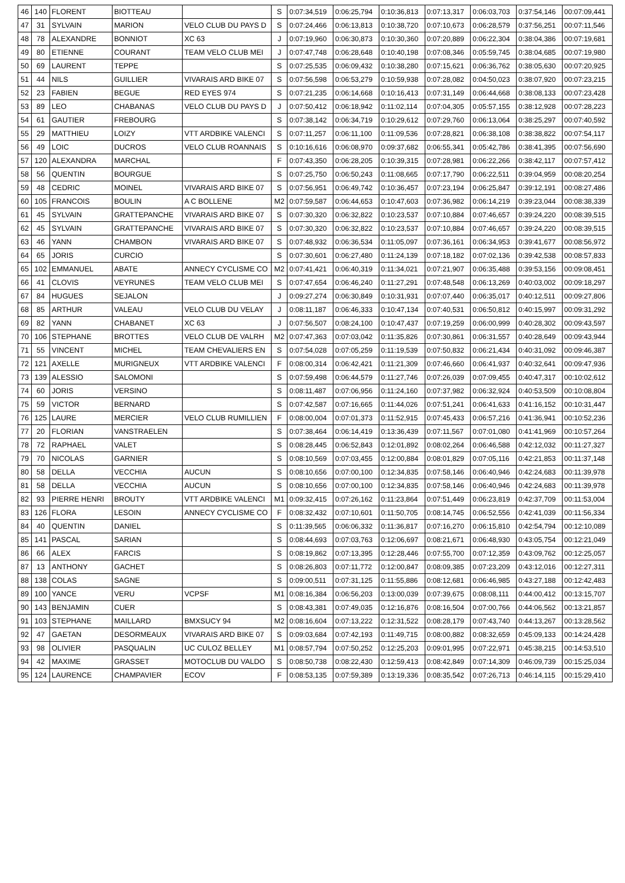| 46 | 140 | FLORENT | BIOTTEAU | | S | 0:07:34,519 | 0:06:25,794 | 0:10:36,813 | 0:07:13,317 | 0:06:03,703 | 0:37:54,146 | 00:07:09,441 |
| 47 | 31 | SYLVAIN | MARION | VELO CLUB DU PAYS D | S | 0:07:24,466 | 0:06:13,813 | 0:10:38,720 | 0:07:10,673 | 0:06:28,579 | 0:37:56,251 | 00:07:11,546 |
| 48 | 78 | ALEXANDRE | BONNIOT | XC 63 | J | 0:07:19,960 | 0:06:30,873 | 0:10:30,360 | 0:07:20,889 | 0:06:22,304 | 0:38:04,386 | 00:07:19,681 |
| 49 | 80 | ETIENNE | COURANT | TEAM VELO CLUB MEI | J | 0:07:47,748 | 0:06:28,648 | 0:10:40,198 | 0:07:08,346 | 0:05:59,745 | 0:38:04,685 | 00:07:19,980 |
| 50 | 69 | LAURENT | TEPPE | | S | 0:07:25,535 | 0:06:09,432 | 0:10:38,280 | 0:07:15,621 | 0:06:36,762 | 0:38:05,630 | 00:07:20,925 |
| 51 | 44 | NILS | GUILLIER | VIVARAIS ARD BIKE 07 | S | 0:07:56,598 | 0:06:53,279 | 0:10:59,938 | 0:07:28,082 | 0:04:50,023 | 0:38:07,920 | 00:07:23,215 |
| 52 | 23 | FABIEN | BEGUE | RED EYES 974 | S | 0:07:21,235 | 0:06:14,668 | 0:10:16,413 | 0:07:31,149 | 0:06:44,668 | 0:38:08,133 | 00:07:23,428 |
| 53 | 89 | LEO | CHABANAS | VELO CLUB DU PAYS D | J | 0:07:50,412 | 0:06:18,942 | 0:11:02,114 | 0:07:04,305 | 0:05:57,155 | 0:38:12,928 | 00:07:28,223 |
| 54 | 61 | GAUTIER | FREBOURG | | S | 0:07:38,142 | 0:06:34,719 | 0:10:29,612 | 0:07:29,760 | 0:06:13,064 | 0:38:25,297 | 00:07:40,592 |
| 55 | 29 | MATTHIEU | LOIZY | VTT ARDBIKE VALENCI | S | 0:07:11,257 | 0:06:11,100 | 0:11:09,536 | 0:07:28,821 | 0:06:38,108 | 0:38:38,822 | 00:07:54,117 |
| 56 | 49 | LOIC | DUCROS | VELO CLUB ROANNAIS | S | 0:10:16,616 | 0:06:08,970 | 0:09:37,682 | 0:06:55,341 | 0:05:42,786 | 0:38:41,395 | 00:07:56,690 |
| 57 | 120 | ALEXANDRA | MARCHAL | | F | 0:07:43,350 | 0:06:28,205 | 0:10:39,315 | 0:07:28,981 | 0:06:22,266 | 0:38:42,117 | 00:07:57,412 |
| 58 | 56 | QUENTIN | BOURGUE | | S | 0:07:25,750 | 0:06:50,243 | 0:11:08,665 | 0:07:17,790 | 0:06:22,511 | 0:39:04,959 | 00:08:20,254 |
| 59 | 48 | CEDRIC | MOINEL | VIVARAIS ARD BIKE 07 | S | 0:07:56,951 | 0:06:49,742 | 0:10:36,457 | 0:07:23,194 | 0:06:25,847 | 0:39:12,191 | 00:08:27,486 |
| 60 | 105 | FRANCOIS | BOULIN | A C BOLLENE | M2 | 0:07:59,587 | 0:06:44,653 | 0:10:47,603 | 0:07:36,982 | 0:06:14,219 | 0:39:23,044 | 00:08:38,339 |
| 61 | 45 | SYLVAIN | GRATTEPANCHE | VIVARAIS ARD BIKE 07 | S | 0:07:30,320 | 0:06:32,822 | 0:10:23,537 | 0:07:10,884 | 0:07:46,657 | 0:39:24,220 | 00:08:39,515 |
| 62 | 45 | SYLVAIN | GRATTEPANCHE | VIVARAIS ARD BIKE 07 | S | 0:07:30,320 | 0:06:32,822 | 0:10:23,537 | 0:07:10,884 | 0:07:46,657 | 0:39:24,220 | 00:08:39,515 |
| 63 | 46 | YANN | CHAMBON | VIVARAIS ARD BIKE 07 | S | 0:07:48,932 | 0:06:36,534 | 0:11:05,097 | 0:07:36,161 | 0:06:34,953 | 0:39:41,677 | 00:08:56,972 |
| 64 | 65 | JORIS | CURCIO | | S | 0:07:30,601 | 0:06:27,480 | 0:11:24,139 | 0:07:18,182 | 0:07:02,136 | 0:39:42,538 | 00:08:57,833 |
| 65 | 102 | EMMANUEL | ABATE | ANNECY CYCLISME CO | M2 | 0:07:41,421 | 0:06:40,319 | 0:11:34,021 | 0:07:21,907 | 0:06:35,488 | 0:39:53,156 | 00:09:08,451 |
| 66 | 41 | CLOVIS | VEYRUNES | TEAM VELO CLUB MEI | S | 0:07:47,654 | 0:06:46,240 | 0:11:27,291 | 0:07:48,548 | 0:06:13,269 | 0:40:03,002 | 00:09:18,297 |
| 67 | 84 | HUGUES | SEJALON | | J | 0:09:27,274 | 0:06:30,849 | 0:10:31,931 | 0:07:07,440 | 0:06:35,017 | 0:40:12,511 | 00:09:27,806 |
| 68 | 85 | ARTHUR | VALEAU | VELO CLUB DU VELAY | J | 0:08:11,187 | 0:06:46,333 | 0:10:47,134 | 0:07:40,531 | 0:06:50,812 | 0:40:15,997 | 00:09:31,292 |
| 69 | 82 | YANN | CHABANET | XC 63 | J | 0:07:56,507 | 0:08:24,100 | 0:10:47,437 | 0:07:19,259 | 0:06:00,999 | 0:40:28,302 | 00:09:43,597 |
| 70 | 106 | STEPHANE | BROTTES | VELO CLUB DE VALRH | M2 | 0:07:47,363 | 0:07:03,042 | 0:11:35,826 | 0:07:30,861 | 0:06:31,557 | 0:40:28,649 | 00:09:43,944 |
| 71 | 55 | VINCENT | MICHEL | TEAM CHEVALIERS EN | S | 0:07:54,028 | 0:07:05,259 | 0:11:19,539 | 0:07:50,832 | 0:06:21,434 | 0:40:31,092 | 00:09:46,387 |
| 72 | 121 | AXELLE | MURIGNEUX | VTT ARDBIKE VALENCI | F | 0:08:00,314 | 0:06:42,421 | 0:11:21,309 | 0:07:46,660 | 0:06:41,937 | 0:40:32,641 | 00:09:47,936 |
| 73 | 139 | ALESSIO | SALOMONI | | S | 0:07:59,498 | 0:06:44,579 | 0:11:27,746 | 0:07:26,039 | 0:07:09,455 | 0:40:47,317 | 00:10:02,612 |
| 74 | 60 | JORIS | VERSINO | | S | 0:08:11,487 | 0:07:06,956 | 0:11:24,160 | 0:07:37,982 | 0:06:32,924 | 0:40:53,509 | 00:10:08,804 |
| 75 | 59 | VICTOR | BERNARD | | S | 0:07:42,587 | 0:07:16,665 | 0:11:44,026 | 0:07:51,241 | 0:06:41,633 | 0:41:16,152 | 00:10:31,447 |
| 76 | 125 | LAURE | MERCIER | VELO CLUB RUMILLIEN | F | 0:08:00,004 | 0:07:01,373 | 0:11:52,915 | 0:07:45,433 | 0:06:57,216 | 0:41:36,941 | 00:10:52,236 |
| 77 | 20 | FLORIAN | VANSTRAELEN | | S | 0:07:38,464 | 0:06:14,419 | 0:13:36,439 | 0:07:11,567 | 0:07:01,080 | 0:41:41,969 | 00:10:57,264 |
| 78 | 72 | RAPHAEL | VALET | | S | 0:08:28,445 | 0:06:52,843 | 0:12:01,892 | 0:08:02,264 | 0:06:46,588 | 0:42:12,032 | 00:11:27,327 |
| 79 | 70 | NICOLAS | GARNIER | | S | 0:08:10,569 | 0:07:03,455 | 0:12:00,884 | 0:08:01,829 | 0:07:05,116 | 0:42:21,853 | 00:11:37,148 |
| 80 | 58 | DELLA | VECCHIA | AUCUN | S | 0:08:10,656 | 0:07:00,100 | 0:12:34,835 | 0:07:58,146 | 0:06:40,946 | 0:42:24,683 | 00:11:39,978 |
| 81 | 58 | DELLA | VECCHIA | AUCUN | S | 0:08:10,656 | 0:07:00,100 | 0:12:34,835 | 0:07:58,146 | 0:06:40,946 | 0:42:24,683 | 00:11:39,978 |
| 82 | 93 | PIERRE HENRI | BROUTY | VTT ARDBIKE VALENCI | M1 | 0:09:32,415 | 0:07:26,162 | 0:11:23,864 | 0:07:51,449 | 0:06:23,819 | 0:42:37,709 | 00:11:53,004 |
| 83 | 126 | FLORA | LESOIN | ANNECY CYCLISME CO | F | 0:08:32,432 | 0:07:10,601 | 0:11:50,705 | 0:08:14,745 | 0:06:52,556 | 0:42:41,039 | 00:11:56,334 |
| 84 | 40 | QUENTIN | DANIEL | | S | 0:11:39,565 | 0:06:06,332 | 0:11:36,817 | 0:07:16,270 | 0:06:15,810 | 0:42:54,794 | 00:12:10,089 |
| 85 | 141 | PASCAL | SARIAN | | S | 0:08:44,693 | 0:07:03,763 | 0:12:06,697 | 0:08:21,671 | 0:06:48,930 | 0:43:05,754 | 00:12:21,049 |
| 86 | 66 | ALEX | FARCIS | | S | 0:08:19,862 | 0:07:13,395 | 0:12:28,446 | 0:07:55,700 | 0:07:12,359 | 0:43:09,762 | 00:12:25,057 |
| 87 | 13 | ANTHONY | GACHET | | S | 0:08:26,803 | 0:07:11,772 | 0:12:00,847 | 0:08:09,385 | 0:07:23,209 | 0:43:12,016 | 00:12:27,311 |
| 88 | 138 | COLAS | SAGNE | | S | 0:09:00,511 | 0:07:31,125 | 0:11:55,886 | 0:08:12,681 | 0:06:46,985 | 0:43:27,188 | 00:12:42,483 |
| 89 | 100 | YANCE | VERU | VCPSF | M1 | 0:08:16,384 | 0:06:56,203 | 0:13:00,039 | 0:07:39,675 | 0:08:08,111 | 0:44:00,412 | 00:13:15,707 |
| 90 | 143 | BENJAMIN | CUER | | S | 0:08:43,381 | 0:07:49,035 | 0:12:16,876 | 0:08:16,504 | 0:07:00,766 | 0:44:06,562 | 00:13:21,857 |
| 91 | 103 | STEPHANE | MAILLARD | BMXSUCY 94 | M2 | 0:08:16,604 | 0:07:13,222 | 0:12:31,522 | 0:08:28,179 | 0:07:43,740 | 0:44:13,267 | 00:13:28,562 |
| 92 | 47 | GAETAN | DESORMEAUX | VIVARAIS ARD BIKE 07 | S | 0:09:03,684 | 0:07:42,193 | 0:11:49,715 | 0:08:00,882 | 0:08:32,659 | 0:45:09,133 | 00:14:24,428 |
| 93 | 98 | OLIVIER | PASQUALIN | UC CULOZ BELLEY | M1 | 0:08:57,794 | 0:07:50,252 | 0:12:25,203 | 0:09:01,995 | 0:07:22,971 | 0:45:38,215 | 00:14:53,510 |
| 94 | 42 | MAXIME | GRASSET | MOTOCLUB DU VALDO | S | 0:08:50,738 | 0:08:22,430 | 0:12:59,413 | 0:08:42,849 | 0:07:14,309 | 0:46:09,739 | 00:15:25,034 |
| 95 | 124 | LAURENCE | CHAMPAVIER | ECOV | F | 0:08:53,135 | 0:07:59,389 | 0:13:19,336 | 0:08:35,542 | 0:07:26,713 | 0:46:14,115 | 00:15:29,410 |